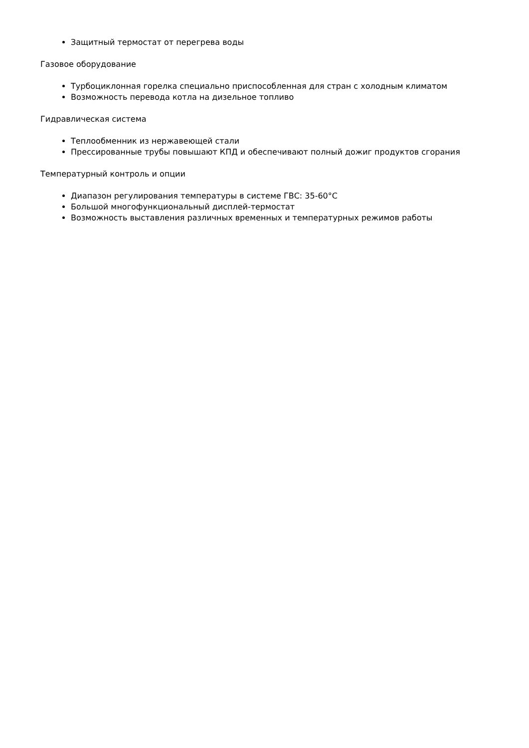Защитный термостат от перегрева воды
Газовое оборудование
Турбоциклонная горелка специально приспособленная для стран с холодным климатом
Возможность перевода котла на дизельное топливо
Гидравлическая система
Теплообменник из нержавеющей стали
Прессированные трубы повышают КПД и обеспечивают полный дожиг продуктов сгорания
Температурный контроль и опции
Диапазон регулирования температуры в системе ГВС: 35-60°C
Большой многофункциональный дисплей-термостат
Возможность выставления различных временных и температурных режимов работы